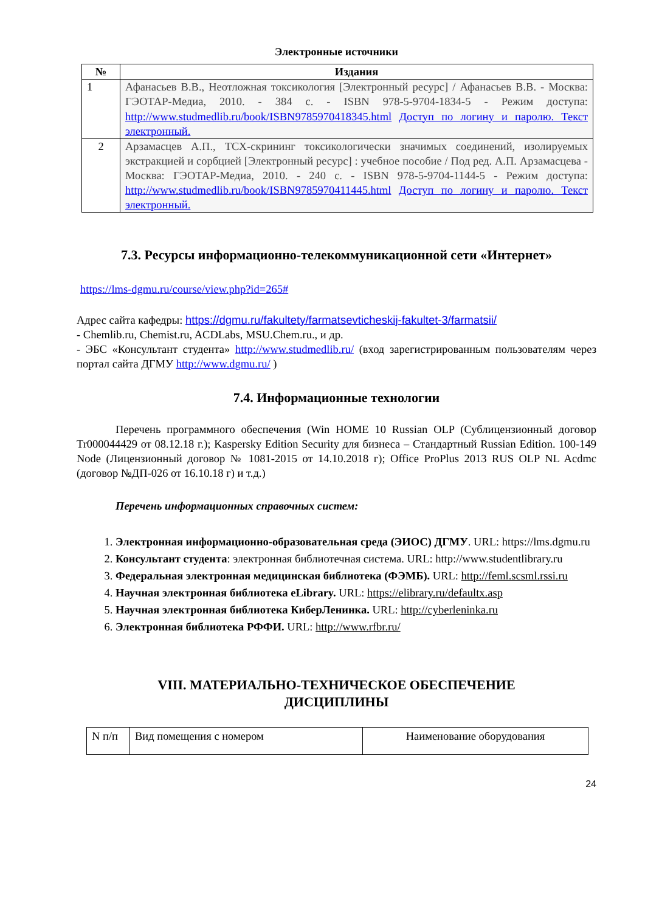Электронные источники
| № | Издания |
| --- | --- |
| 1 | Афанасьев В.В., Неотложная токсикология [Электронный ресурс] / Афанасьев В.В. - Москва: ГЭОТАР-Медиа, 2010. - 384 с. - ISBN 978-5-9704-1834-5 - Режим доступа: http://www.studmedlib.ru/book/ISBN9785970418345.html Доступ по логину и паролю. Текст электронный. |
| 2 | Арзамасцев А.П., ТСХ-скрининг токсикологически значимых соединений, изолируемых экстракцией и сорбцией [Электронный ресурс] : учебное пособие / Под ред. А.П. Арзамасцева - Москва: ГЭОТАР-Медиа, 2010. - 240 с. - ISBN 978-5-9704-1144-5 - Режим доступа: http://www.studmedlib.ru/book/ISBN9785970411445.html Доступ по логину и паролю. Текст электронный. |
7.3. Ресурсы информационно-телекоммуникационной сети «Интернет»
https://lms-dgmu.ru/course/view.php?id=265#
Адрес сайта кафедры: https://dgmu.ru/fakultety/farmatsevticheskij-fakultet-3/farmatsii/
- Chemlib.ru, Chemist.ru, ACDLabs, MSU.Chem.ru., и др.
- ЭБС «Консультант студента» http://www.studmedlib.ru/ (вход зарегистрированным пользователям через портал сайта ДГМУ http://www.dgmu.ru/ )
7.4. Информационные технологии
Перечень программного обеспечения (Win HOME 10 Russian OLP (Сублицензионный договор Tr000044429 от 08.12.18 г.); Kaspersky Edition Security для бизнеса – Стандартный Russian Edition. 100-149 Node (Лицензионный договор № 1081-2015 от 14.10.2018 г); Office ProPlus 2013 RUS OLP NL Acdmc (договор №ДП-026 от 16.10.18 г) и т.д.)
Перечень информационных справочных систем:
1. Электронная информационно-образовательная среда (ЭИОС) ДГМУ. URL: https://lms.dgmu.ru
2. Консультант студента: электронная библиотечная система. URL: http://www.studentlibrary.ru
3. Федеральная электронная медицинская библиотека (ФЭМБ). URL: http://feml.scsml.rssi.ru
4. Научная электронная библиотека eLibrary. URL: https://elibrary.ru/defaultx.asp
5. Научная электронная библиотека КиберЛенинка. URL: http://cyberleninka.ru
6. Электронная библиотека РФФИ. URL: http://www.rfbr.ru/
VIII. МАТЕРИАЛЬНО-ТЕХНИЧЕСКОЕ ОБЕСПЕЧЕНИЕ
ДИСЦИПЛИНЫ
| N п/п | Вид помещения с номером | Наименование оборудования |
24